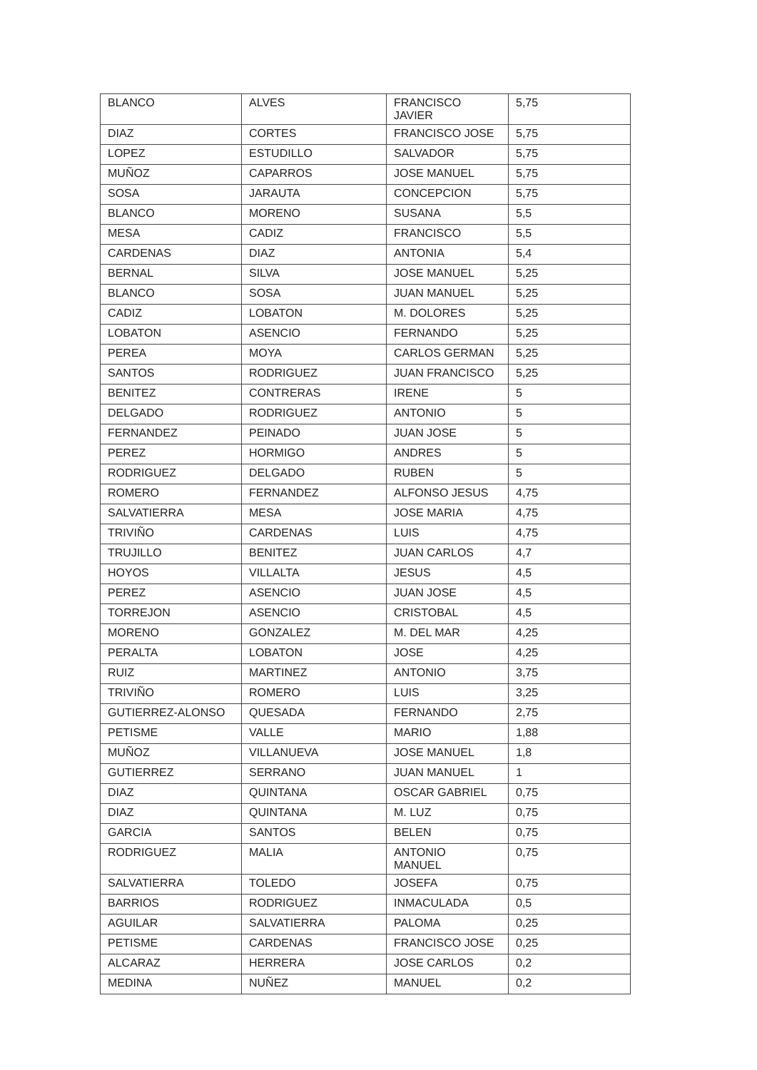| BLANCO | ALVES | FRANCISCO JAVIER | 5,75 |
| DIAZ | CORTES | FRANCISCO JOSE | 5,75 |
| LOPEZ | ESTUDILLO | SALVADOR | 5,75 |
| MUÑOZ | CAPARROS | JOSE MANUEL | 5,75 |
| SOSA | JARAUTA | CONCEPCION | 5,75 |
| BLANCO | MORENO | SUSANA | 5,5 |
| MESA | CADIZ | FRANCISCO | 5,5 |
| CARDENAS | DIAZ | ANTONIA | 5,4 |
| BERNAL | SILVA | JOSE MANUEL | 5,25 |
| BLANCO | SOSA | JUAN MANUEL | 5,25 |
| CADIZ | LOBATON | M. DOLORES | 5,25 |
| LOBATON | ASENCIO | FERNANDO | 5,25 |
| PEREA | MOYA | CARLOS GERMAN | 5,25 |
| SANTOS | RODRIGUEZ | JUAN FRANCISCO | 5,25 |
| BENITEZ | CONTRERAS | IRENE | 5 |
| DELGADO | RODRIGUEZ | ANTONIO | 5 |
| FERNANDEZ | PEINADO | JUAN JOSE | 5 |
| PEREZ | HORMIGO | ANDRES | 5 |
| RODRIGUEZ | DELGADO | RUBEN | 5 |
| ROMERO | FERNANDEZ | ALFONSO JESUS | 4,75 |
| SALVATIERRA | MESA | JOSE MARIA | 4,75 |
| TRIVIÑO | CARDENAS | LUIS | 4,75 |
| TRUJILLO | BENITEZ | JUAN CARLOS | 4,7 |
| HOYOS | VILLALTA | JESUS | 4,5 |
| PEREZ | ASENCIO | JUAN JOSE | 4,5 |
| TORREJON | ASENCIO | CRISTOBAL | 4,5 |
| MORENO | GONZALEZ | M. DEL MAR | 4,25 |
| PERALTA | LOBATON | JOSE | 4,25 |
| RUIZ | MARTINEZ | ANTONIO | 3,75 |
| TRIVIÑO | ROMERO | LUIS | 3,25 |
| GUTIERREZ-ALONSO | QUESADA | FERNANDO | 2,75 |
| PETISME | VALLE | MARIO | 1,88 |
| MUÑOZ | VILLANUEVA | JOSE MANUEL | 1,8 |
| GUTIERREZ | SERRANO | JUAN MANUEL | 1 |
| DIAZ | QUINTANA | OSCAR GABRIEL | 0,75 |
| DIAZ | QUINTANA | M. LUZ | 0,75 |
| GARCIA | SANTOS | BELEN | 0,75 |
| RODRIGUEZ | MALIA | ANTONIO MANUEL | 0,75 |
| SALVATIERRA | TOLEDO | JOSEFA | 0,75 |
| BARRIOS | RODRIGUEZ | INMACULADA | 0,5 |
| AGUILAR | SALVATIERRA | PALOMA | 0,25 |
| PETISME | CARDENAS | FRANCISCO JOSE | 0,25 |
| ALCARAZ | HERRERA | JOSE CARLOS | 0,2 |
| MEDINA | NUÑEZ | MANUEL | 0,2 |